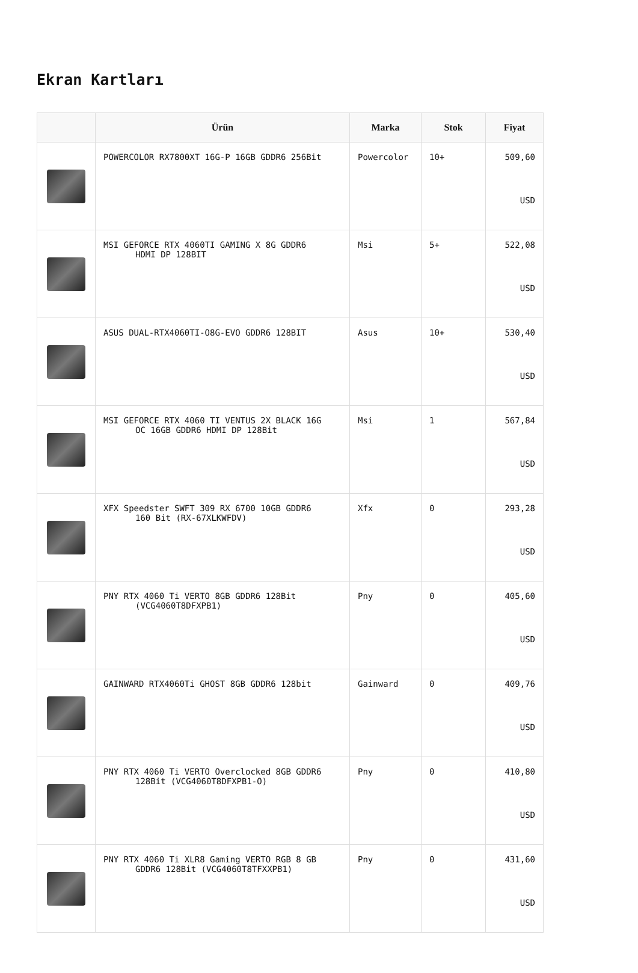Ekran Kartları
| | Ürün | Marka | Stok | Fiyat |
| --- | --- | --- | --- | --- |
| | POWERCOLOR RX7800XT 16G-P 16GB GDDR6 256Bit | Powercolor | 10+ | 509,60 USD |
| | MSI GEFORCE RTX 4060TI GAMING X 8G GDDR6 HDMI DP 128BIT | Msi | 5+ | 522,08 USD |
| | ASUS DUAL-RTX4060TI-O8G-EVO GDDR6 128BIT | Asus | 10+ | 530,40 USD |
| | MSI GEFORCE RTX 4060 TI VENTUS 2X BLACK 16G OC 16GB GDDR6 HDMI DP 128Bit | Msi | 1 | 567,84 USD |
| | XFX Speedster SWFT 309 RX 6700 10GB GDDR6 160 Bit (RX-67XLKWFDV) | Xfx | 0 | 293,28 USD |
| | PNY RTX 4060 Ti VERTO 8GB GDDR6 128Bit (VCG4060T8DFXPB1) | Pny | 0 | 405,60 USD |
| | GAINWARD RTX4060Ti GHOST 8GB GDDR6 128bit | Gainward | 0 | 409,76 USD |
| | PNY RTX 4060 Ti VERTO Overclocked 8GB GDDR6 128Bit (VCG4060T8DFXPB1-O) | Pny | 0 | 410,80 USD |
| | PNY RTX 4060 Ti XLR8 Gaming VERTO RGB 8 GB GDDR6 128Bit (VCG4060T8TFXXPB1) | Pny | 0 | 431,60 USD |